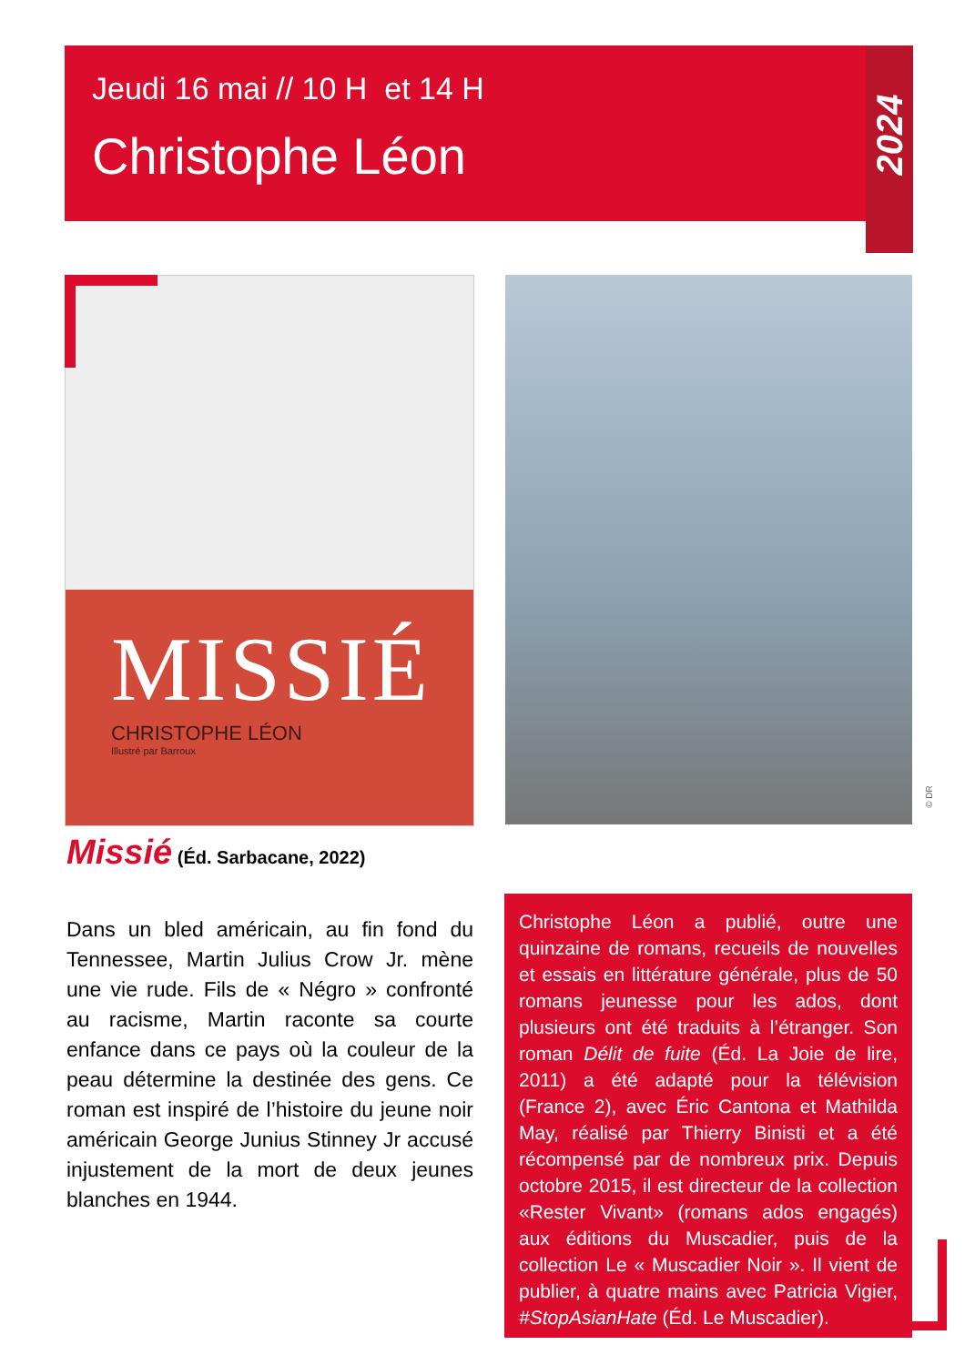Jeudi 16 mai // 10 H et 14 H
Christophe Léon
2024
MISSIÉ
CHRISTOPHE LÉON
Illustré par Barroux
© DR
Missié (Éd. Sarbacane, 2022)
Dans un bled américain, au fin fond du Tennessee, Martin Julius Crow Jr. mène une vie rude. Fils de « Négro » confronté au racisme, Martin raconte sa courte enfance dans ce pays où la couleur de la peau détermine la destinée des gens. Ce roman est inspiré de l’histoire du jeune noir américain George Junius Stinney Jr accusé injustement de la mort de deux jeunes blanches en 1944.
Christophe Léon a publié, outre une quinzaine de romans, recueils de nouvelles et essais en littérature générale, plus de 50 romans jeunesse pour les ados, dont plusieurs ont été traduits à l’étranger. Son roman Délit de fuite (Éd. La Joie de lire, 2011) a été adapté pour la télévision (France 2), avec Éric Cantona et Mathilda May, réalisé par Thierry Binisti et a été récompensé par de nombreux prix. Depuis octobre 2015, il est directeur de la collection «Rester Vivant» (romans ados engagés) aux éditions du Muscadier, puis de la collection Le « Muscadier Noir ». Il vient de publier, à quatre mains avec Patricia Vigier, #StopAsianHate (Éd. Le Muscadier).